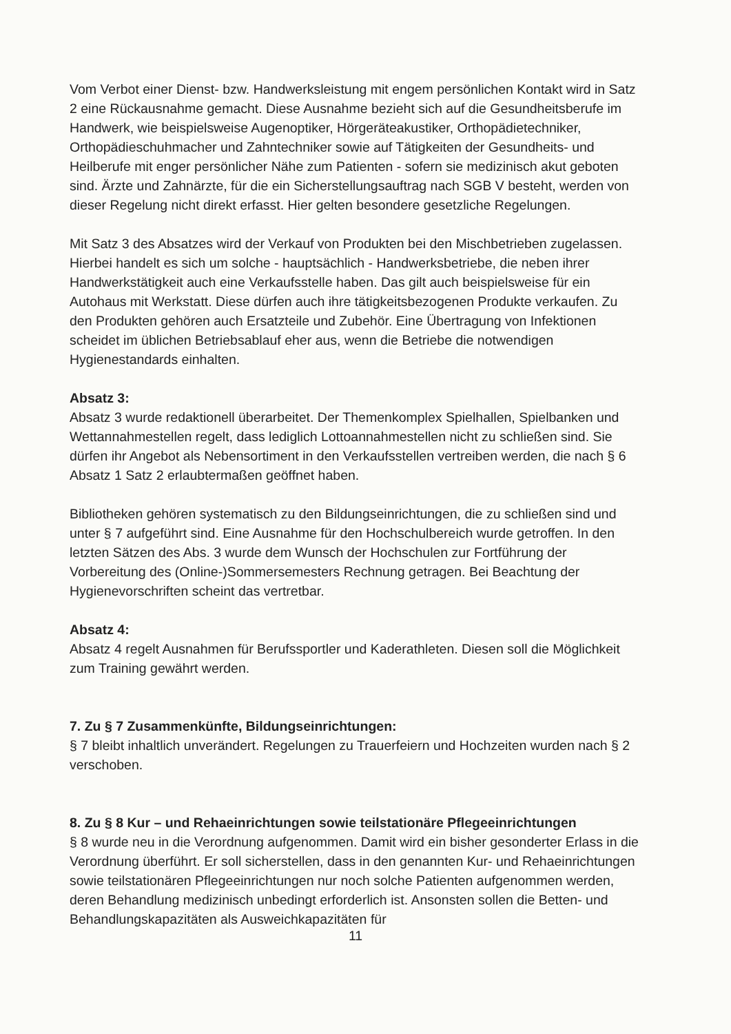Vom Verbot einer Dienst- bzw. Handwerksleistung mit engem persönlichen Kontakt wird in Satz 2 eine Rückausnahme gemacht. Diese Ausnahme bezieht sich auf die Gesundheitsberufe im Handwerk, wie beispielsweise Augenoptiker, Hörgeräteakustiker, Orthopädietechniker, Orthopädieschuhmacher und Zahntechniker sowie auf Tätigkeiten der Gesundheits- und Heilberufe mit enger persönlicher Nähe zum Patienten - sofern sie medizinisch akut geboten sind. Ärzte und Zahnärzte, für die ein Sicherstellungsauftrag nach SGB V besteht, werden von dieser Regelung nicht direkt erfasst. Hier gelten besondere gesetzliche Regelungen.
Mit Satz 3 des Absatzes wird der Verkauf von Produkten bei den Mischbetrieben zugelassen. Hierbei handelt es sich um solche - hauptsächlich - Handwerksbetriebe, die neben ihrer Handwerkstätigkeit auch eine Verkaufsstelle haben. Das gilt auch beispielsweise für ein Autohaus mit Werkstatt. Diese dürfen auch ihre tätigkeitsbezogenen Produkte verkaufen. Zu den Produkten gehören auch Ersatzteile und Zubehör. Eine Übertragung von Infektionen scheidet im üblichen Betriebsablauf eher aus, wenn die Betriebe die notwendigen Hygienestandards einhalten.
Absatz 3:
Absatz 3 wurde redaktionell überarbeitet. Der Themenkomplex Spielhallen, Spielbanken und Wettannahmestellen regelt, dass lediglich Lottoannahmestellen nicht zu schließen sind. Sie dürfen ihr Angebot als Nebensortiment in den Verkaufsstellen vertreiben werden, die nach § 6 Absatz 1 Satz 2 erlaubtermaßen geöffnet haben.
Bibliotheken gehören systematisch zu den Bildungseinrichtungen, die zu schließen sind und unter § 7 aufgeführt sind. Eine Ausnahme für den Hochschulbereich wurde getroffen. In den letzten Sätzen des Abs. 3 wurde dem Wunsch der Hochschulen zur Fortführung der Vorbereitung des (Online-)Sommersemesters Rechnung getragen. Bei Beachtung der Hygienevorschriften scheint das vertretbar.
Absatz 4:
Absatz 4 regelt Ausnahmen für Berufssportler und Kaderathleten. Diesen soll die Möglichkeit zum Training gewährt werden.
7. Zu § 7 Zusammenkünfte, Bildungseinrichtungen:
§ 7 bleibt inhaltlich unverändert. Regelungen zu Trauerfeiern und Hochzeiten wurden nach § 2 verschoben.
8. Zu § 8 Kur – und Rehaeinrichtungen sowie teilstationäre Pflegeeinrichtungen
§ 8 wurde neu in die Verordnung aufgenommen. Damit wird ein bisher gesonderter Erlass in die Verordnung überführt. Er soll sicherstellen, dass in den genannten Kur- und Rehaeinrichtungen sowie teilstationären Pflegeeinrichtungen nur noch solche Patienten aufgenommen werden, deren Behandlung medizinisch unbedingt erforderlich ist. Ansonsten sollen die Betten- und Behandlungskapazitäten als Ausweichkapazitäten für
11